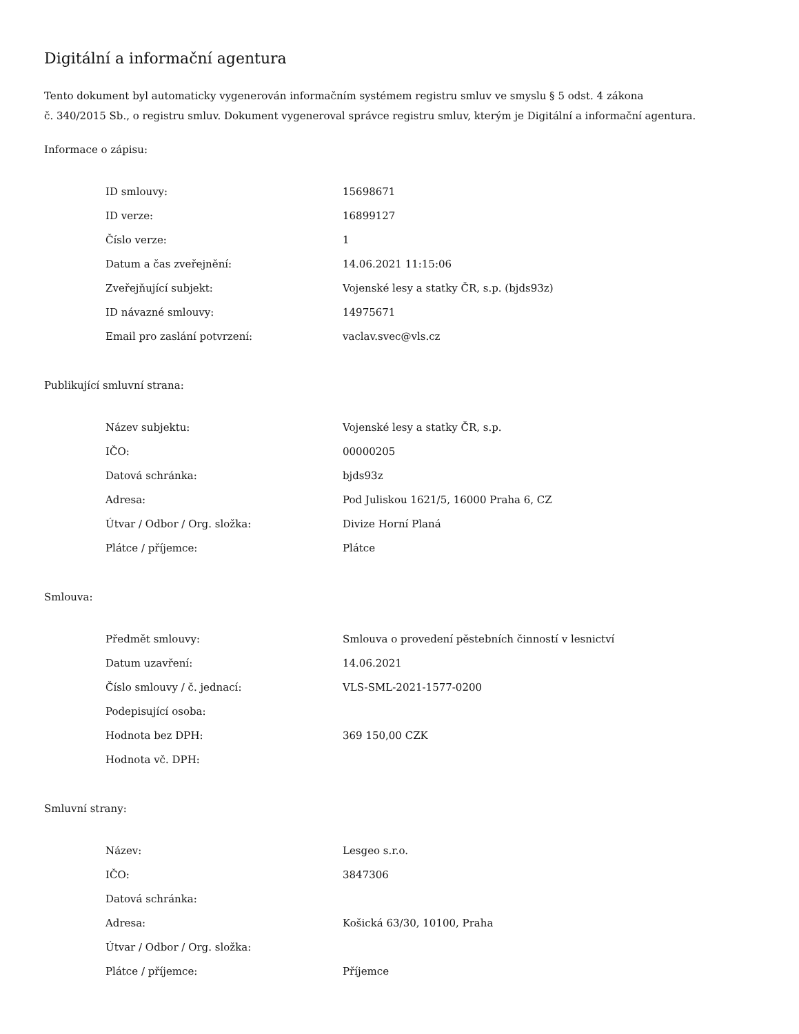Digitální a informační agentura
Tento dokument byl automaticky vygenerován informačním systémem registru smluv ve smyslu § 5 odst. 4 zákona
č. 340/2015 Sb., o registru smluv. Dokument vygeneroval správce registru smluv, kterým je Digitální a informační agentura.
Informace o zápisu:
| ID smlouvy: | 15698671 |
| ID verze: | 16899127 |
| Číslo verze: | 1 |
| Datum a čas zveřejnění: | 14.06.2021 11:15:06 |
| Zveřejňující subjekt: | Vojenské lesy a statky ČR, s.p. (bjds93z) |
| ID návazné smlouvy: | 14975671 |
| Email pro zaslání potvrzení: | vaclav.svec@vls.cz |
Publikující smluvní strana:
| Název subjektu: | Vojenské lesy a statky ČR, s.p. |
| IČO: | 00000205 |
| Datová schránka: | bjds93z |
| Adresa: | Pod Juliskou 1621/5, 16000 Praha 6, CZ |
| Útvar / Odbor / Org. složka: | Divize Horní Planá |
| Plátce / příjemce: | Plátce |
Smlouva:
| Předmět smlouvy: | Smlouva o provedení pěstebních činností v lesnictví |
| Datum uzavření: | 14.06.2021 |
| Číslo smlouvy / č. jednací: | VLS-SML-2021-1577-0200 |
| Podepisující osoba: | |
| Hodnota bez DPH: | 369 150,00 CZK |
| Hodnota vč. DPH: | |
Smluvní strany:
| Název: | Lesgeo s.r.o. |
| IČO: | 3847306 |
| Datová schránka: | |
| Adresa: | Košická 63/30, 10100, Praha |
| Útvar / Odbor / Org. složka: | |
| Plátce / příjemce: | Příjemce |